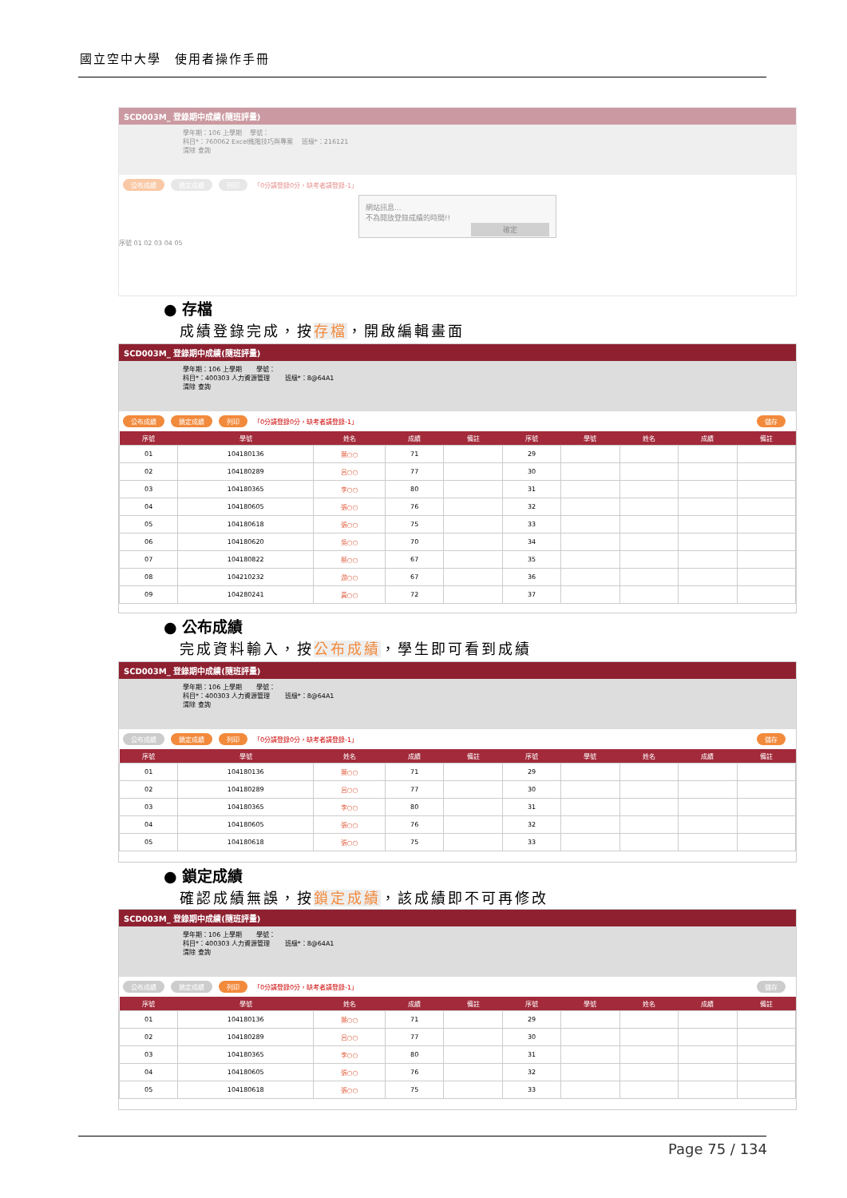國立空中大學　使用者操作手冊
SCD003M_ 登錄期中成績(隨班評量)
學年期：106 上學期 　學號：
科目*：760062 Excel進階技巧與專案 　班級*：216121
清除 查詢
公布成績 鎖定成績 列印 「0分請登錄0分，缺考者請登錄-1」
網站訊息...
不為開放登錄成績的時間!!
確定
序號 01 02 03 04 05
● 存檔
成績登錄完成，按存檔，開啟編輯畫面
SCD003M_ 登錄期中成績(隨班評量)
學年期：106 上學期 　　學號：
科目*：400303 人力資源管理 　　班級*：8@64A1
清除 查詢
公布成績 鎖定成績 列印 「0分請登錄0分，缺考者請登錄-1」 儲存
| 序號 | 學號 | 姓名 | 成績 | 備註 | 序號 | 學號 | 姓名 | 成績 | 備註 |
| --- | --- | --- | --- | --- | --- | --- | --- | --- | --- |
| 01 | 104180136 | 葉○○ | 71 | | 29 | | | | |
| 02 | 104180289 | 呂○○ | 77 | | 30 | | | | |
| 03 | 104180365 | 李○○ | 80 | | 31 | | | | |
| 04 | 104180605 | 張○○ | 76 | | 32 | | | | |
| 05 | 104180618 | 張○○ | 75 | | 33 | | | | |
| 06 | 104180620 | 吳○○ | 70 | | 34 | | | | |
| 07 | 104180822 | 蔡○○ | 67 | | 35 | | | | |
| 08 | 104210232 | 游○○ | 67 | | 36 | | | | |
| 09 | 104280241 | 黃○○ | 72 | | 37 | | | | |
● 公布成績
完成資料輸入，按公布成績，學生即可看到成績
SCD003M_ 登錄期中成績(隨班評量)
學年期：106 上學期 　　學號：
科目*：400303 人力資源管理 　　班級*：8@64A1
清除 查詢
公布成績 鎖定成績 列印 「0分請登錄0分，缺考者請登錄-1」 儲存
| 序號 | 學號 | 姓名 | 成績 | 備註 | 序號 | 學號 | 姓名 | 成績 | 備註 |
| --- | --- | --- | --- | --- | --- | --- | --- | --- | --- |
| 01 | 104180136 | 葉○○ | 71 | | 29 | | | | |
| 02 | 104180289 | 呂○○ | 77 | | 30 | | | | |
| 03 | 104180365 | 李○○ | 80 | | 31 | | | | |
| 04 | 104180605 | 張○○ | 76 | | 32 | | | | |
| 05 | 104180618 | 張○○ | 75 | | 33 | | | | |
● 鎖定成績
確認成績無誤，按鎖定成績，該成績即不可再修改
SCD003M_ 登錄期中成績(隨班評量)
學年期：106 上學期 　　學號：
科目*：400303 人力資源管理 　　班級*：8@64A1
清除 查詢
公布成績 鎖定成績 列印 「0分請登錄0分，缺考者請登錄-1」 儲存
| 序號 | 學號 | 姓名 | 成績 | 備註 | 序號 | 學號 | 姓名 | 成績 | 備註 |
| --- | --- | --- | --- | --- | --- | --- | --- | --- | --- |
| 01 | 104180136 | 葉○○ | 71 | | 29 | | | | |
| 02 | 104180289 | 呂○○ | 77 | | 30 | | | | |
| 03 | 104180365 | 李○○ | 80 | | 31 | | | | |
| 04 | 104180605 | 張○○ | 76 | | 32 | | | | |
| 05 | 104180618 | 張○○ | 75 | | 33 | | | | |
Page 75 / 134